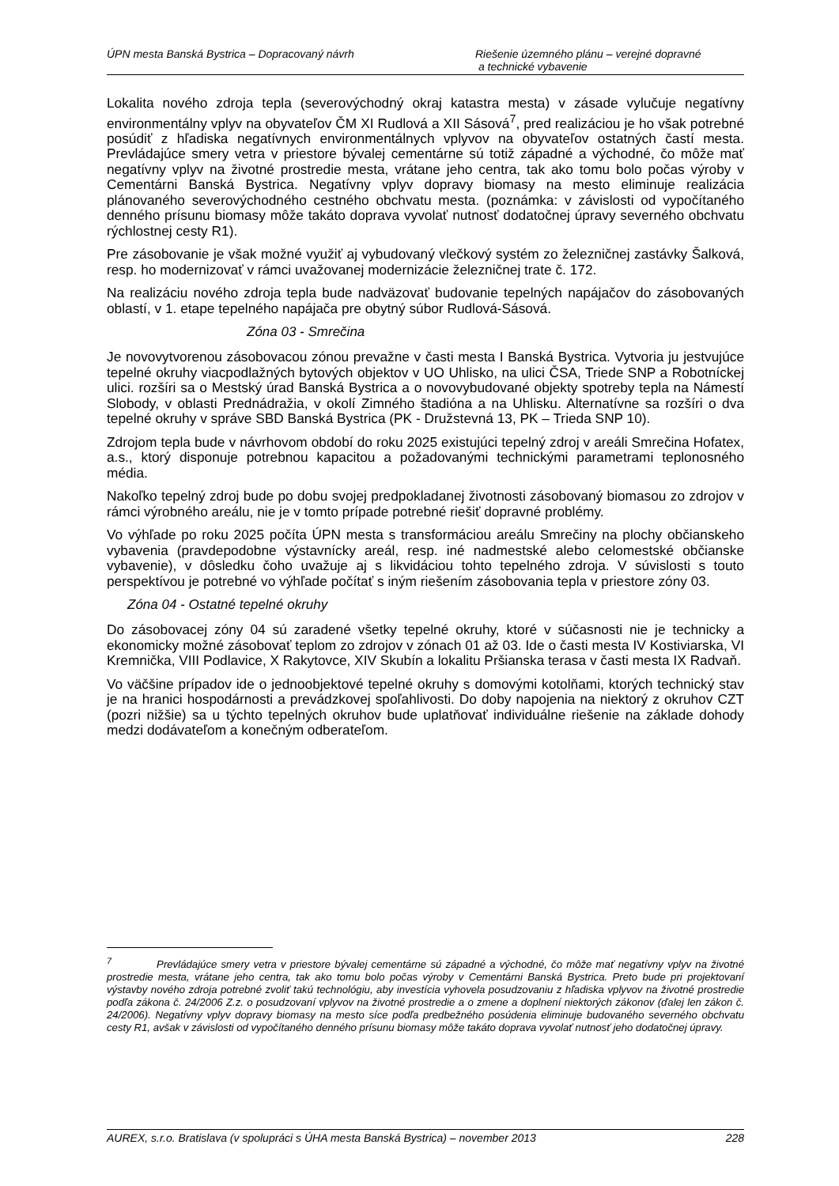ÚPN mesta Banská Bystrica – Dopracovaný návrh Riešenie územného plánu – verejné dopravné
a technické vybavenie
Lokalita nového zdroja tepla (severovýchodný okraj katastra mesta) v zásade vylučuje negatívny environmentálny vplyv na obyvateľov ČM XI Rudlová a XII Sásová<sup>7</sup>, pred realizáciou je ho však potrebné posúdiť z hľadiska negatívnych environmentálnych vplyvov na obyvateľov ostatných častí mesta. Prevládajúce smery vetra v priestore bývalej cementárne sú totiž západné a východné, čo môže mať negatívny vplyv na životné prostredie mesta, vrátane jeho centra, tak ako tomu bolo počas výroby v Cementárni Banská Bystrica. Negatívny vplyv dopravy biomasy na mesto eliminuje realizácia plánovaného severovýchodného cestného obchvatu mesta. (poznámka: v závislosti od vypočítaného denného prísunu biomasy môže takáto doprava vyvolať nutnosť dodatočnej úpravy severného obchvatu rýchlostnej cesty R1).
Pre zásobovanie je však možné využiť aj vybudovaný vlečkový systém zo železničnej zastávky Šalková, resp. ho modernizovať v rámci uvažovanej modernizácie železničnej trate č. 172.
Na realizáciu nového zdroja tepla bude nadväzovať budovanie tepelných napájačov do zásobovaných oblastí, v 1. etape tepelného napájača pre obytný súbor Rudlová-Sásová.
Zóna 03 - Smrečina
Je novovytvorenou zásobovacou zónou prevažne v časti mesta I Banská Bystrica. Vytvoria ju jestvujúce tepelné okruhy viacpodlažných bytových objektov v UO Uhlisko, na ulici ČSA, Triede SNP a Robotníckej ulici. rozšíri sa o Mestský úrad Banská Bystrica a o novovybudované objekty spotreby tepla na Námestí Slobody, v oblasti Prednádražia, v okolí Zimného štadióna a na Uhlisku. Alternatívne sa rozšíri o dva tepelné okruhy v správe SBD Banská Bystrica (PK - Družstevná 13, PK – Trieda SNP 10).
Zdrojom tepla bude v návrhovom období do roku 2025 existujúci tepelný zdroj v areáli Smrečina Hofatex, a.s., ktorý disponuje potrebnou kapacitou a požadovanými technickými parametrami teplonosného média.
Nakoľko tepelný zdroj bude po dobu svojej predpokladanej životnosti zásobovaný biomasou zo zdrojov v rámci výrobného areálu, nie je v tomto prípade potrebné riešiť dopravné problémy.
Vo výhľade po roku 2025 počíta ÚPN mesta s transformáciou areálu Smrečiny na plochy občianskeho vybavenia (pravdepodobne výstavnícky areál, resp. iné nadmestské alebo celomestské občianske vybavenie), v dôsledku čoho uvažuje aj s likvidáciou tohto tepelného zdroja. V súvislosti s touto perspektívou je potrebné vo výhľade počítať s iným riešením zásobovania tepla v priestore zóny 03.
Zóna 04 - Ostatné tepelné okruhy
Do zásobovacej zóny 04 sú zaradené všetky tepelné okruhy, ktoré v súčasnosti nie je technicky a ekonomicky možné zásobovať teplom zo zdrojov v zónach 01 až 03. Ide o časti mesta IV Kostiviarska, VI Kremnička, VIII Podlavice, X Rakytovce, XIV Skubín a lokalitu Pršianska terasa v časti mesta IX Radvaň.
Vo väčšine prípadov ide o jednoobjektové tepelné okruhy s domovými kotolňami, ktorých technický stav je na hranici hospodárnosti a prevádzkovej spoľahlivosti. Do doby napojenia na niektorý z okruhov CZT (pozri nižšie) sa u týchto tepelných okruhov bude uplatňovať individuálne riešenie na základe dohody medzi dodávateľom a konečným odberateľom.
<sup>7</sup> Prevládajúce smery vetra v priestore bývalej cementárne sú západné a východné, čo môže mať negatívny vplyv na životné prostredie mesta, vrátane jeho centra, tak ako tomu bolo počas výroby v Cementárni Banská Bystrica. Preto bude pri projektovaní výstavby nového zdroja potrebné zvoliť takú technológiu, aby investícia vyhovela posudzovaniu z hľadiska vplyvov na životné prostredie podľa zákona č. 24/2006 Z.z. o posudzovaní vplyvov na životné prostredie a o zmene a doplnení niektorých zákonov (ďalej len zákon č. 24/2006). Negatívny vplyv dopravy biomasy na mesto síce podľa predbežného posúdenia eliminuje budovaného severného obchvatu cesty R1, avšak v závislosti od vypočítaného denného prísunu biomasy môže takáto doprava vyvolať nutnosť jeho dodatočnej úpravy.
AUREX, s.r.o. Bratislava (v spolupráci s ÚHA mesta Banská Bystrica) – november 2013 228